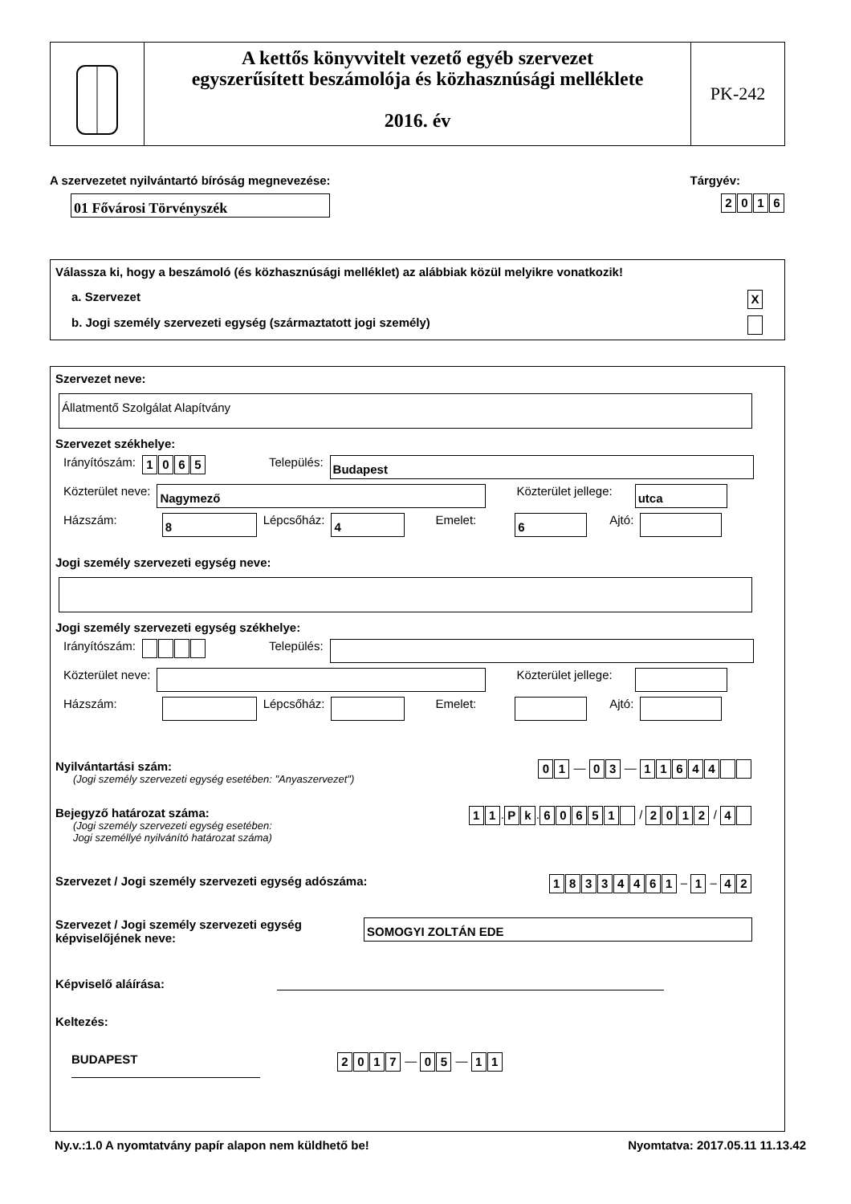A kettős könyvvitelt vezető egyéb szervezet
egyszerűsített beszámolója és közhasznúsági melléklete
2016. év
PK-242
A szervezetet nyilvántartó bíróság megnevezése: Tárgyév:
01 Fővárosi Törvényszék
2016
Válassza ki, hogy a beszámoló (és közhasznúsági melléklet) az alábbiak közül melyikre vonatkozik!
a. Szervezet X
b. Jogi személy szervezeti egység (származtatott jogi személy)
Szervezet neve:
Állatmentő Szolgálat Alapítvány
Szervezet székhelye:
Irányítószám: 1065 Település:
Budapest
Közterület neve:
Nagymező
Közterület jellege:
utca
Házszám:
8
Lépcsőház:
4
Emelet:
6
Ajtó:
Jogi személy szervezeti egység neve:
Jogi személy szervezeti egység székhelye:
Irányítószám: Település:
Közterület neve:
Közterület jellege:
Házszám:
Lépcsőház:
Emelet: Ajtó:
Nyilvántartási szám:
(Jogi személy szervezeti egység esetében: "Anyaszervezet")
0 1 — 0 3 — 11644
Bejegyző határozat száma:
(Jogi személy szervezeti egység esetében:
Jogi személlyé nyilvánító határozat száma)
1 1. P k. 60651 / 2012 / 4
Szervezet / Jogi személy szervezeti egység adószáma:
18334461 – 1 – 4 2
Szervezet / Jogi személy szervezeti egység
képviselőjének neve:
SOMOGYI ZOLTÁN EDE
Képviselő aláírása:
Keltezés:
BUDAPEST
2017 — 0 5 — 1 1
Ny.v.:1.0 A nyomtatvány papír alapon nem küldhető be! Nyomtatva: 2017.05.11 11.13.42